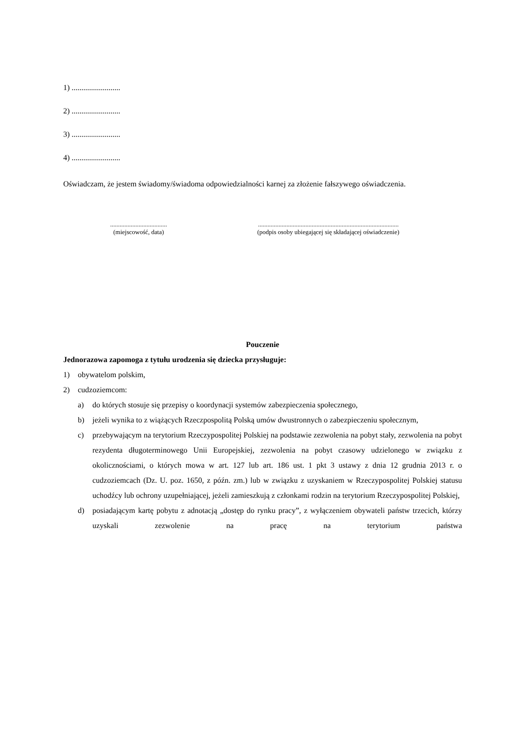1) .........................
2) .........................
3) .........................
4) .........................
Oświadczam, że jestem świadomy/świadoma odpowiedzialności karnej za złożenie fałszywego oświadczenia.
....................................
(miejscowość, data)
.........................................................................................
(podpis osoby ubiegającej się składającej oświadczenie)
Pouczenie
Jednorazowa zapomoga z tytułu urodzenia się dziecka przysługuje:
1) obywatelom polskim,
2) cudzoziemcom:
a) do których stosuje się przepisy o koordynacji systemów zabezpieczenia społecznego,
b) jeżeli wynika to z wiążących Rzeczpospolitą Polską umów dwustronnych o zabezpieczeniu społecznym,
c) przebywającym na terytorium Rzeczypospolitej Polskiej na podstawie zezwolenia na pobyt stały, zezwolenia na pobyt rezydenta długoterminowego Unii Europejskiej, zezwolenia na pobyt czasowy udzielonego w związku z okolicznościami, o których mowa w art. 127 lub art. 186 ust. 1 pkt 3 ustawy z dnia 12 grudnia 2013 r. o cudzoziemcach (Dz. U. poz. 1650, z późn. zm.) lub w związku z uzyskaniem w Rzeczypospolitej Polskiej statusu uchodźcy lub ochrony uzupełniającej, jeżeli zamieszkują z członkami rodzin na terytorium Rzeczypospolitej Polskiej,
d) posiadającym kartę pobytu z adnotacją „dostęp do rynku pracy”, z wyłączeniem obywateli państw trzecich, którzy uzyskali zezwolenie na pracę na terytorium państwa